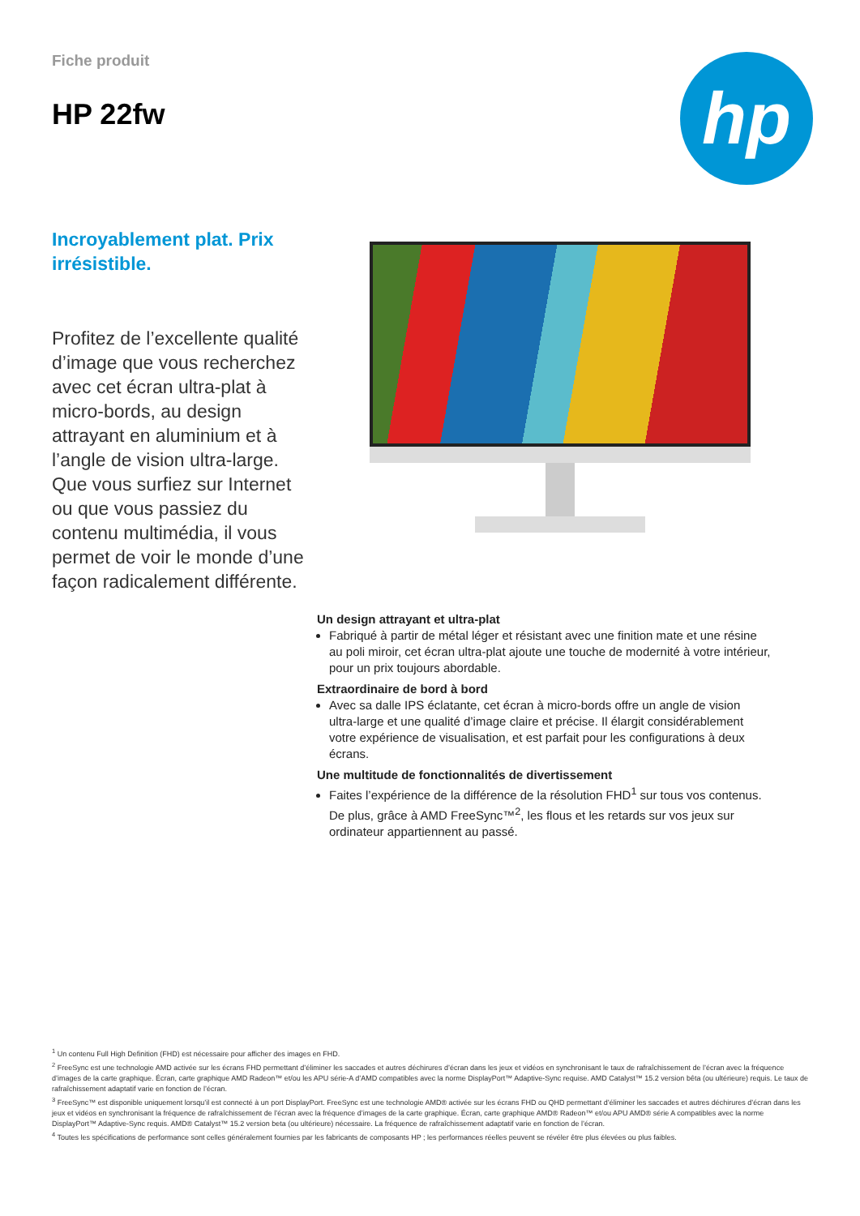Fiche produit
HP 22fw
hp
Incroyablement plat. Prix irrésistible.
Profitez de l’excellente qualité d’image que vous recherchez avec cet écran ultra-plat à micro-bords, au design attrayant en aluminium et à l’angle de vision ultra-large. Que vous surfiez sur Internet ou que vous passiez du contenu multimédia, il vous permet de voir le monde d’une façon radicalement différente.
Un design attrayant et ultra-plat
Fabriqué à partir de métal léger et résistant avec une finition mate et une résine au poli miroir, cet écran ultra-plat ajoute une touche de modernité à votre intérieur, pour un prix toujours abordable.
Extraordinaire de bord à bord
Avec sa dalle IPS éclatante, cet écran à micro-bords offre un angle de vision ultra-large et une qualité d’image claire et précise. Il élargit considérablement votre expérience de visualisation, et est parfait pour les configurations à deux écrans.
Une multitude de fonctionnalités de divertissement
Faites l’expérience de la différence de la résolution FHD<sup>1</sup> sur tous vos contenus. De plus, grâce à AMD FreeSync™<sup>2</sup>, les flous et les retards sur vos jeux sur ordinateur appartiennent au passé.
<sup>1</sup> Un contenu Full High Definition (FHD) est nécessaire pour afficher des images en FHD.
<sup>2</sup> FreeSync est une technologie AMD activée sur les écrans FHD permettant d’éliminer les saccades et autres déchirures d’écran dans les jeux et vidéos en synchronisant le taux de rafraîchissement de l’écran avec la fréquence d’images de la carte graphique. Écran, carte graphique AMD Radeon™ et/ou les APU série-A d’AMD compatibles avec la norme DisplayPort™ Adaptive-Sync requise. AMD Catalyst™ 15.2 version bêta (ou ultérieure) requis. Le taux de rafraîchissement adaptatif varie en fonction de l’écran.
<sup>3</sup> FreeSync™ est disponible uniquement lorsqu’il est connecté à un port DisplayPort. FreeSync est une technologie AMD® activée sur les écrans FHD ou QHD permettant d’éliminer les saccades et autres déchirures d’écran dans les jeux et vidéos en synchronisant la fréquence de rafraîchissement de l’écran avec la fréquence d’images de la carte graphique. Écran, carte graphique AMD® Radeon™ et/ou APU AMD® série A compatibles avec la norme DisplayPort™ Adaptive-Sync requis. AMD® Catalyst™ 15.2 version beta (ou ultérieure) nécessaire. La fréquence de rafraîchissement adaptatif varie en fonction de l’écran.
<sup>4</sup> Toutes les spécifications de performance sont celles généralement fournies par les fabricants de composants HP ; les performances réelles peuvent se révéler être plus élevées ou plus faibles.